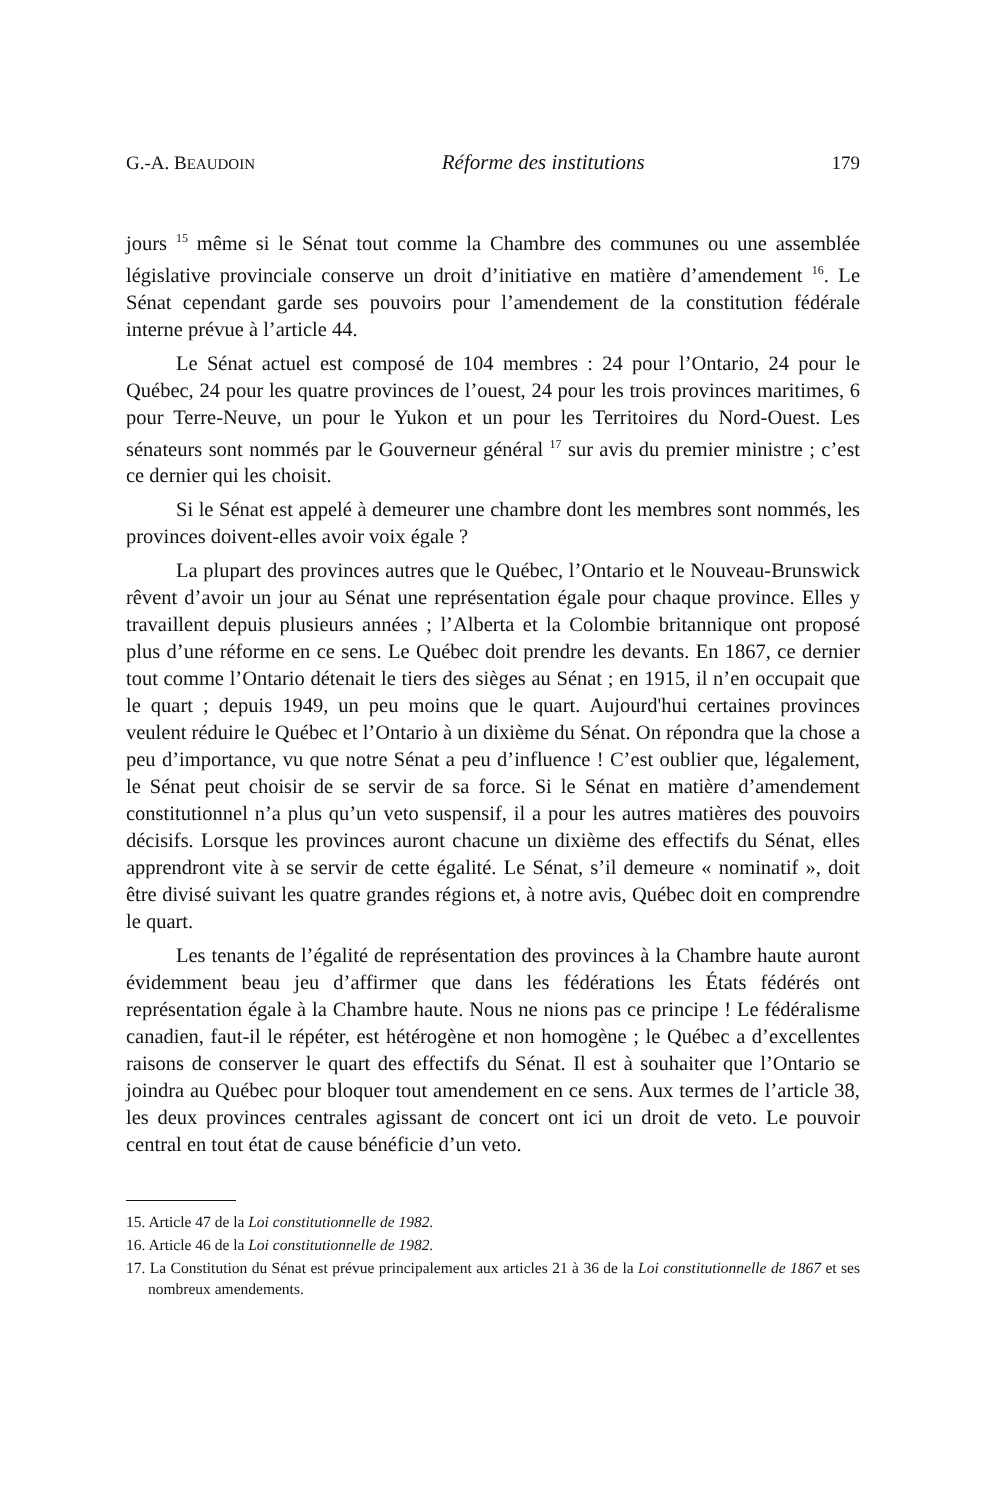G.-A. BEAUDOIN Réforme des institutions 179
jours <sup>15</sup> même si le Sénat tout comme la Chambre des communes ou une assemblée législative provinciale conserve un droit d’initiative en matière d’amendement <sup>16</sup>. Le Sénat cependant garde ses pouvoirs pour l’amendement de la constitution fédérale interne prévue à l’article 44.
Le Sénat actuel est composé de 104 membres : 24 pour l’Ontario, 24 pour le Québec, 24 pour les quatre provinces de l’ouest, 24 pour les trois provinces maritimes, 6 pour Terre-Neuve, un pour le Yukon et un pour les Territoires du Nord-Ouest. Les sénateurs sont nommés par le Gouverneur général <sup>17</sup> sur avis du premier ministre ; c’est ce dernier qui les choisit.
Si le Sénat est appelé à demeurer une chambre dont les membres sont nommés, les provinces doivent-elles avoir voix égale ?
La plupart des provinces autres que le Québec, l’Ontario et le Nouveau-Brunswick rêvent d’avoir un jour au Sénat une représentation égale pour chaque province. Elles y travaillent depuis plusieurs années ; l’Alberta et la Colombie britannique ont proposé plus d’une réforme en ce sens. Le Québec doit prendre les devants. En 1867, ce dernier tout comme l’Ontario détenait le tiers des sièges au Sénat ; en 1915, il n’en occupait que le quart ; depuis 1949, un peu moins que le quart. Aujourd'hui certaines provinces veulent réduire le Québec et l’Ontario à un dixième du Sénat. On répondra que la chose a peu d’importance, vu que notre Sénat a peu d’influence ! C’est oublier que, légalement, le Sénat peut choisir de se servir de sa force. Si le Sénat en matière d’amendement constitutionnel n’a plus qu’un veto suspensif, il a pour les autres matières des pouvoirs décisifs. Lorsque les provinces auront chacune un dixième des effectifs du Sénat, elles apprendront vite à se servir de cette égalité. Le Sénat, s’il demeure « nominatif », doit être divisé suivant les quatre grandes régions et, à notre avis, Québec doit en comprendre le quart.
Les tenants de l’égalité de représentation des provinces à la Chambre haute auront évidemment beau jeu d’affirmer que dans les fédérations les États fédérés ont représentation égale à la Chambre haute. Nous ne nions pas ce principe ! Le fédéralisme canadien, faut-il le répéter, est hétérogène et non homogène ; le Québec a d’excellentes raisons de conserver le quart des effectifs du Sénat. Il est à souhaiter que l’Ontario se joindra au Québec pour bloquer tout amendement en ce sens. Aux termes de l’article 38, les deux provinces centrales agissant de concert ont ici un droit de veto. Le pouvoir central en tout état de cause bénéficie d’un veto.
15. Article 47 de la Loi constitutionnelle de 1982.
16. Article 46 de la Loi constitutionnelle de 1982.
17. La Constitution du Sénat est prévue principalement aux articles 21 à 36 de la Loi constitutionnelle de 1867 et ses nombreux amendements.